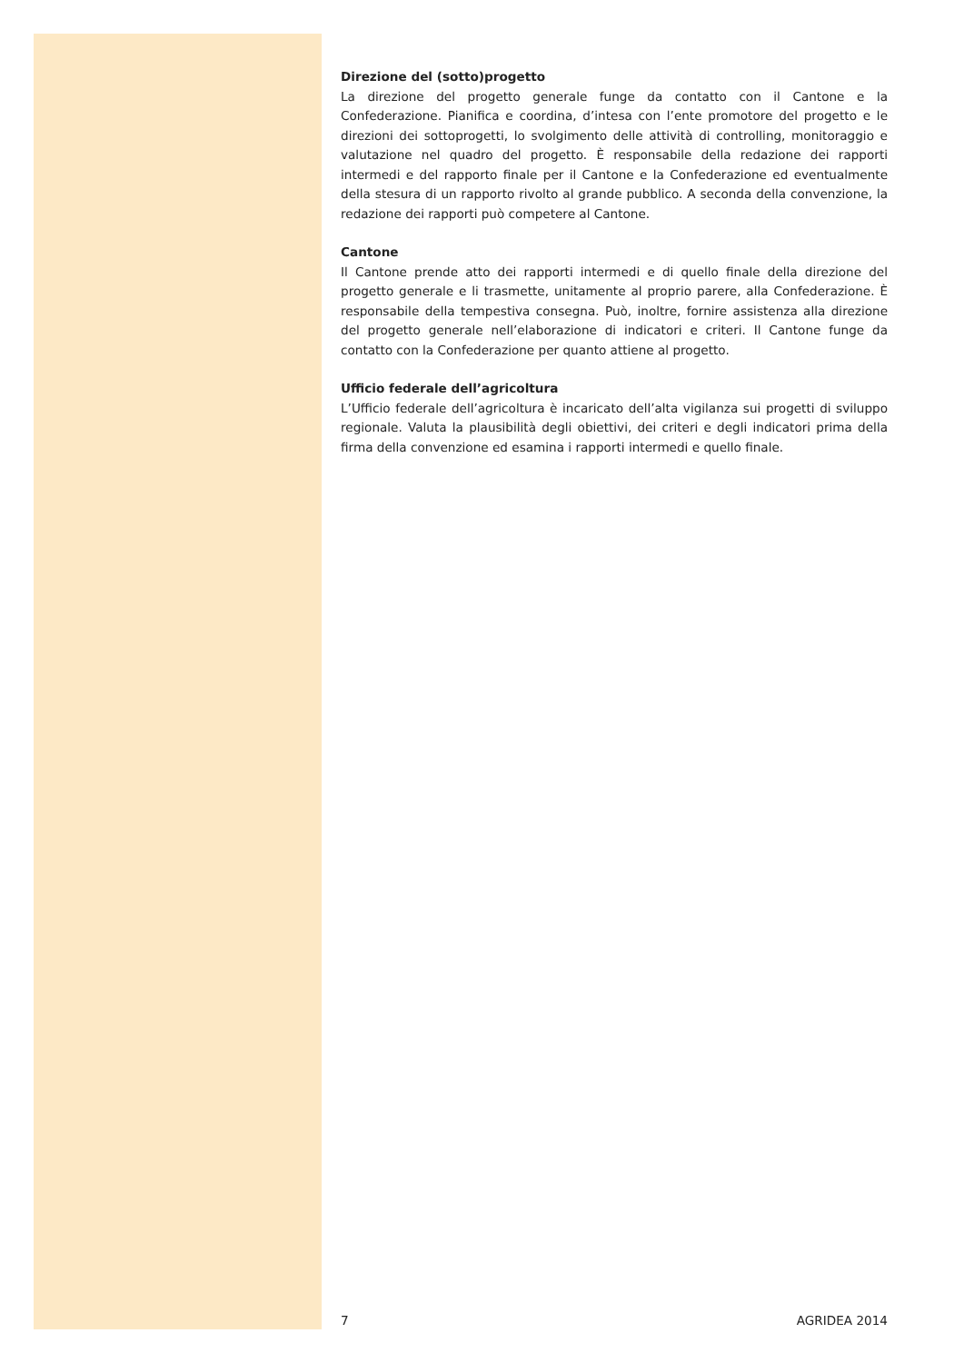Direzione del (sotto)progetto
La direzione del progetto generale funge da contatto con il Cantone e la Confederazione. Pianifica e coordina, d’intesa con l’ente promotore del progetto e le direzioni dei sottoprogetti, lo svolgimento delle attività di controlling, monitoraggio e valutazione nel quadro del progetto. È responsabile della redazione dei rapporti intermedi e del rapporto finale per il Cantone e la Confederazione ed eventualmente della stesura di un rapporto rivolto al grande pubblico. A seconda della convenzione, la redazione dei rapporti può competere al Cantone.
Cantone
Il Cantone prende atto dei rapporti intermedi e di quello finale della direzione del progetto generale e li trasmette, unitamente al proprio parere, alla Confederazione. È responsabile della tempestiva consegna. Può, inoltre, fornire assistenza alla direzione del progetto generale nell’elaborazione di indicatori e criteri. Il Cantone funge da contatto con la Confederazione per quanto attiene al progetto.
Ufficio federale dell’agricoltura
L’Ufficio federale dell’agricoltura è incaricato dell’alta vigilanza sui progetti di sviluppo regionale. Valuta la plausibilità degli obiettivi, dei criteri e degli indicatori prima della firma della convenzione ed esamina i rapporti intermedi e quello finale.
7 AGRIDEA 2014